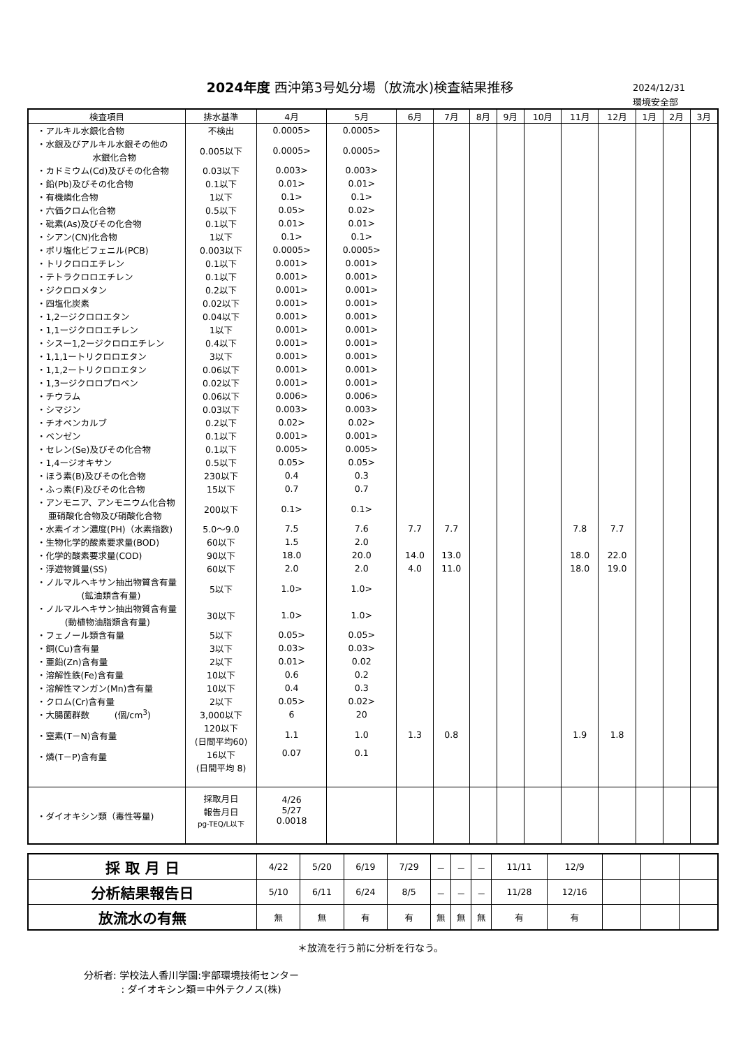2024年度 西沖第3号処分場（放流水)検査結果推移
2024/12/31
環境安全部
| 検査項目 | 排水基準 | 4月 | 5月 | 6月 | 7月 | 8月 | 9月 | 10月 | 11月 | 12月 | 1月 | 2月 | 3月 |
| --- | --- | --- | --- | --- | --- | --- | --- | --- | --- | --- | --- | --- | --- |
| ・アルキル水銀化合物 | 不検出 | 0.0005> | 0.0005> | | | | | | | | | | |
| ・水銀及びアルキル水銀その他の 水銀化合物 | 0.005以下 | 0.0005> | 0.0005> | | | | | | | | | | |
| ・カドミウム(Cd)及びその化合物 | 0.03以下 | 0.003> | 0.003> | | | | | | | | | | |
| ・鉛(Pb)及びその化合物 | 0.1以下 | 0.01> | 0.01> | | | | | | | | | | |
| ・有機燐化合物 | 1以下 | 0.1> | 0.1> | | | | | | | | | | |
| ・六価クロム化合物 | 0.5以下 | 0.05> | 0.02> | | | | | | | | | | |
| ・砒素(As)及びその化合物 | 0.1以下 | 0.01> | 0.01> | | | | | | | | | | |
| ・シアン(CN)化合物 | 1以下 | 0.1> | 0.1> | | | | | | | | | | |
| ・ポリ塩化ビフェニル(PCB) | 0.003以下 | 0.0005> | 0.0005> | | | | | | | | | | |
| ・トリクロロエチレン | 0.1以下 | 0.001> | 0.001> | | | | | | | | | | |
| ・テトラクロロエチレン | 0.1以下 | 0.001> | 0.001> | | | | | | | | | | |
| ・ジクロロメタン | 0.2以下 | 0.001> | 0.001> | | | | | | | | | | |
| ・四塩化炭素 | 0.02以下 | 0.001> | 0.001> | | | | | | | | | | |
| ・1,2ージクロロエタン | 0.04以下 | 0.001> | 0.001> | | | | | | | | | | |
| ・1,1ージクロロエチレン | 1以下 | 0.001> | 0.001> | | | | | | | | | | |
| ・シスー1,2ージクロロエチレン | 0.4以下 | 0.001> | 0.001> | | | | | | | | | | |
| ・1,1,1ートリクロロエタン | 3以下 | 0.001> | 0.001> | | | | | | | | | | |
| ・1,1,2ートリクロロエタン | 0.06以下 | 0.001> | 0.001> | | | | | | | | | | |
| ・1,3ージクロロプロペン | 0.02以下 | 0.001> | 0.001> | | | | | | | | | | |
| ・チウラム | 0.06以下 | 0.006> | 0.006> | | | | | | | | | | |
| ・シマジン | 0.03以下 | 0.003> | 0.003> | | | | | | | | | | |
| ・チオペンカルブ | 0.2以下 | 0.02> | 0.02> | | | | | | | | | | |
| ・ベンゼン | 0.1以下 | 0.001> | 0.001> | | | | | | | | | | |
| ・セレン(Se)及びその化合物 | 0.1以下 | 0.005> | 0.005> | | | | | | | | | | |
| ・1,4ージオキサン | 0.5以下 | 0.05> | 0.05> | | | | | | | | | | |
| ・ほう素(B)及びその化合物 | 230以下 | 0.4 | 0.3 | | | | | | | | | | |
| ・ふっ素(F)及びその化合物 | 15以下 | 0.7 | 0.7 | | | | | | | | | | |
| ・アンモニア、アンモニウム化合物 亜硝酸化合物及び硝酸化合物 | 200以下 | 0.1> | 0.1> | | | | | | | | | | |
| ・水素イオン濃度(PH)（水素指数) | 5.0～9.0 | 7.5 | 7.6 | 7.7 | 7.7 | | | | 7.8 | 7.7 | | | |
| ・生物化学的酸素要求量(BOD) | 60以下 | 1.5 | 2.0 | | | | | | | | | | |
| ・化学的酸素要求量(COD) | 90以下 | 18.0 | 20.0 | 14.0 | 13.0 | | | | 18.0 | 22.0 | | | |
| ・浮遊物質量(SS) | 60以下 | 2.0 | 2.0 | 4.0 | 11.0 | | | | 18.0 | 19.0 | | | |
| ・ノルマルヘキサン抽出物質含有量 (鉱油類含有量) | 5以下 | 1.0> | 1.0> | | | | | | | | | | |
| ・ノルマルヘキサン抽出物質含有量 (動植物油脂類含有量) | 30以下 | 1.0> | 1.0> | | | | | | | | | | |
| ・フェノール類含有量 | 5以下 | 0.05> | 0.05> | | | | | | | | | | |
| ・銅(Cu)含有量 | 3以下 | 0.03> | 0.03> | | | | | | | | | | |
| ・亜鉛(Zn)含有量 | 2以下 | 0.01> | 0.02 | | | | | | | | | | |
| ・溶解性鉄(Fe)含有量 | 10以下 | 0.6 | 0.2 | | | | | | | | | | |
| ・溶解性マンガン(Mn)含有量 | 10以下 | 0.4 | 0.3 | | | | | | | | | | |
| ・クロム(Cr)含有量 | 2以下 | 0.05> | 0.02> | | | | | | | | | | |
| ・大腸菌群数 (個/cm<sup>3</sup>) | 3,000以下 | 6 | 20 | | | | | | | | | | |
| ・窒素(T－N)含有量 | 120以下 (日間平均60) | 1.1 | 1.0 | 1.3 | 0.8 | | | | 1.9 | 1.8 | | | |
| ・燐(T－P)含有量 | 16以下 (日間平均 8) | 0.07 | 0.1 | | | | | | | | | | |
| ・ダイオキシン類（毒性等量) | 採取月日 報告月日 pg-TEQ/L以下 | 4/26 5/27 0.0018 | | | | | | | | | | | |
| 採 取 月 日 | 4/22 | 5/20 | 6/19 | 7/29 | － | － | － | 11/11 | 12/9 | | | |
| 分析結果報告日 | 5/10 | 6/11 | 6/24 | 8/5 | － | － | － | 11/28 | 12/16 | | | |
| 放流水の有無 | 無 | 無 | 有 | 有 | 無 | 無 | 無 | 有 | 有 | | | |
＊放流を行う前に分析を行なう。
分析者: 学校法人香川学園:宇部環境技術センター
: ダイオキシン類＝中外テクノス(株)